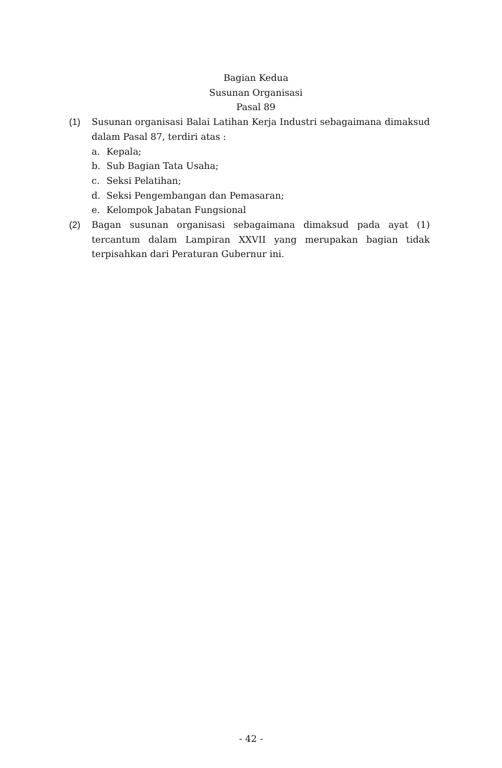Bagian Kedua
Susunan Organisasi
Pasal 89
(1) Susunan organisasi Balai Latihan Kerja Industri sebagaimana dimaksud dalam Pasal 87, terdiri atas :
a. Kepala;
b. Sub Bagian Tata Usaha;
c. Seksi Pelatihan;
d. Seksi Pengembangan dan Pemasaran;
e. Kelompok Jabatan Fungsional
(2) Bagan susunan organisasi sebagaimana dimaksud pada ayat (1) tercantum dalam Lampiran XXVII yang merupakan bagian tidak terpisahkan dari Peraturan Gubernur ini.
- 42 -